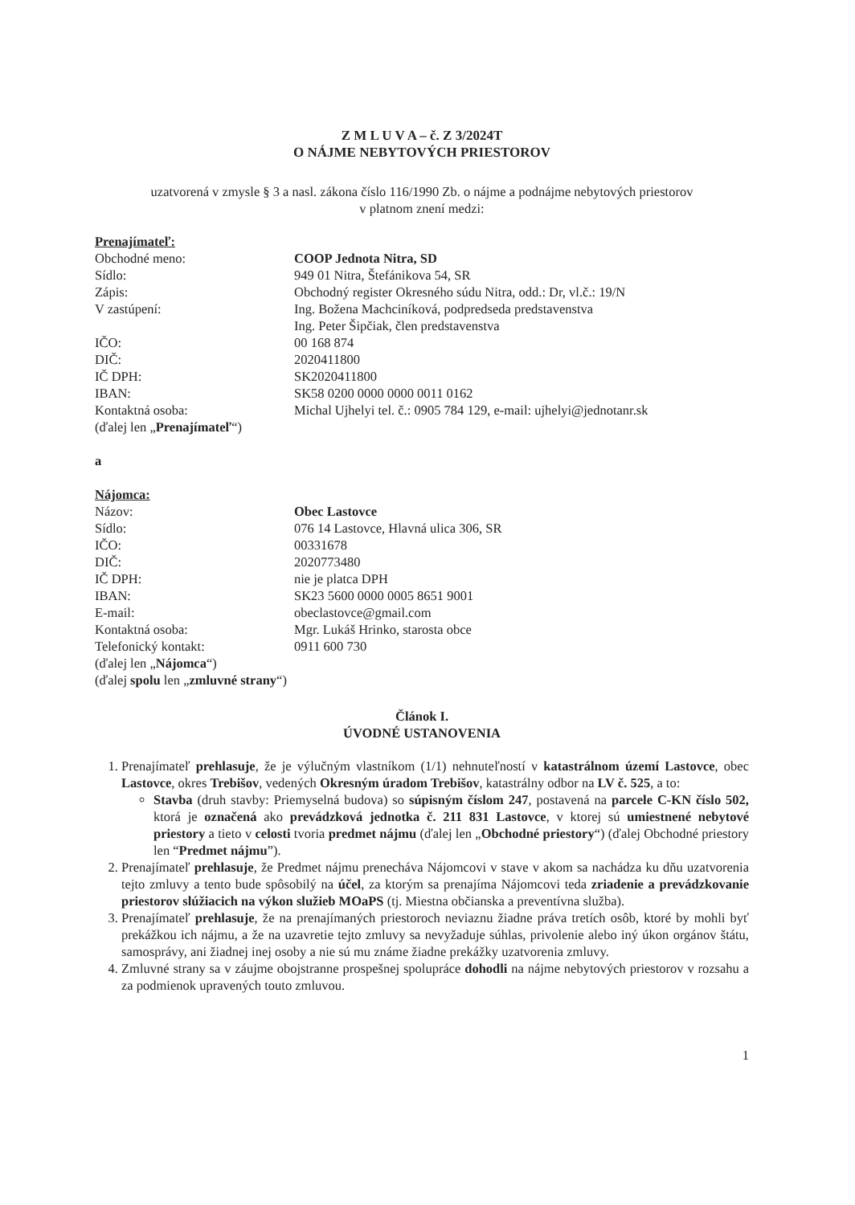Z M L U V A – č. Z 3/2024T
O NÁJME NEBYTOVÝCH PRIESTOROV
uzatvorená v zmysle § 3 a nasl. zákona číslo 116/1990 Zb. o nájme a podnájme nebytových priestorov
v platnom znení medzi:
Prenajímateľ:
Obchodné meno:
COOP Jednota Nitra, SD
Sídlo:
949 01 Nitra, Štefánikova 54, SR
Zápis:
Obchodný register Okresného súdu Nitra, odd.: Dr, vl.č.: 19/N
V zastúpení:
Ing. Božena Machciníková, podpredseda predstavenstva
Ing. Peter Šipčiak, člen predstavenstva
IČO:
00 168 874
DIČ:
2020411800
IČ DPH:
SK2020411800
IBAN:
SK58 0200 0000 0000 0011 0162
Kontaktná osoba:
Michal Ujhelyi tel. č.: 0905 784 129, e-mail: ujhelyi@jednotanr.sk
(ďalej len „Prenajímateľ“)
a
Nájomca:
Názov:
Obec Lastovce
Sídlo:
076 14 Lastovce, Hlavná ulica 306, SR
IČO:
00331678
DIČ:
2020773480
IČ DPH:
nie je platca DPH
IBAN:
SK23 5600 0000 0005 8651 9001
E-mail:
obeclastovce@gmail.com
Kontaktná osoba:
Mgr. Lukáš Hrinko, starosta obce
Telefonický kontakt:
0911 600 730
(ďalej len „Nájomca“)
(ďalej spolu len „zmluvné strany“)
Článok I.
ÚVODNÉ USTANOVENIA
1. Prenajímateľ prehlasuje, že je výlučným vlastníkom (1/1) nehnuteľností v katastrálnom území Lastovce, obec Lastovce, okres Trebišov, vedených Okresným úradom Trebišov, katastrálny odbor na LV č. 525, a to:
Stavba (druh stavby: Priemyselná budova) so súpisným číslom 247, postavená na parcele C-KN číslo 502, ktorá je označená ako prevádzková jednotka č. 211 831 Lastovce, v ktorej sú umiestnené nebytové priestory a tieto v celosti tvoria predmet nájmu (ďalej len „Obchodné priestory“) (ďalej Obchodné priestory len “Predmet nájmu”).
2. Prenajímateľ prehlasuje, že Predmet nájmu prenecháva Nájomcovi v stave v akom sa nachádza ku dňu uzatvorenia tejto zmluvy a tento bude spôsobilý na účel, za ktorým sa prenajíma Nájomcovi teda zriadenie a prevádzkovanie priestorov slúžiacich na výkon služieb MOaPS (tj. Miestna občianska a preventívna služba).
3. Prenajímateľ prehlasuje, že na prenajímaných priestoroch neviaznu žiadne práva tretích osôb, ktoré by mohli byť prekážkou ich nájmu, a že na uzavretie tejto zmluvy sa nevyžaduje súhlas, privolenie alebo iný úkon orgánov štátu, samosprávy, ani žiadnej inej osoby a nie sú mu známe žiadne prekážky uzatvorenia zmluvy.
4. Zmluvné strany sa v záujme obojstranne prospešnej spolupráce dohodli na nájme nebytových priestorov v rozsahu a za podmienok upravených touto zmluvou.
1